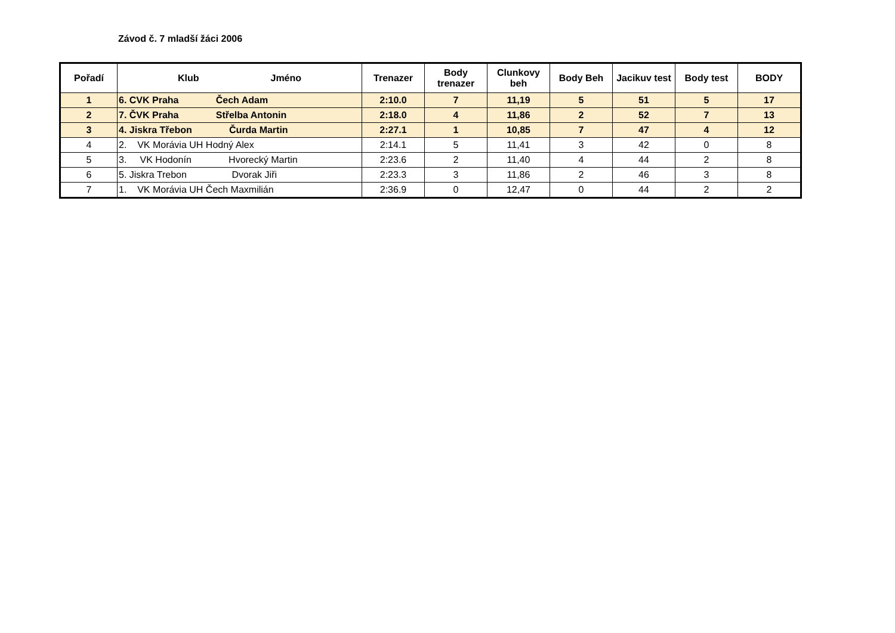Závod č. 7 mladší žáci 2006
| Pořadí | Klub Jméno | Trenazer | Body trenazer | Clunkovy beh | Body Beh | Jacikuv test | Body test | BODY |
| --- | --- | --- | --- | --- | --- | --- | --- | --- |
| 1 | 6. CVK Praha Čech Adam | 2:10.0 | 7 | 11,19 | 5 | 51 | 5 | 17 |
| 2 | 7. ČVK Praha Střelba Antonin | 2:18.0 | 4 | 11,86 | 2 | 52 | 7 | 13 |
| 3 | 4. Jiskra Třebon Čurda Martin | 2:27.1 | 1 | 10,85 | 7 | 47 | 4 | 12 |
| 4 | 2. VK Morávia UH Hodný Alex | 2:14.1 | 5 | 11,41 | 3 | 42 | 0 | 8 |
| 5 | 3. VK Hodonín Hvorecký Martin | 2:23.6 | 2 | 11,40 | 4 | 44 | 2 | 8 |
| 6 | 5. Jiskra Trebon Dvorak Jiři | 2:23.3 | 3 | 11,86 | 2 | 46 | 3 | 8 |
| 7 | 1. VK Morávia UH Čech Maxmilián | 2:36.9 | 0 | 12,47 | 0 | 44 | 2 | 2 |